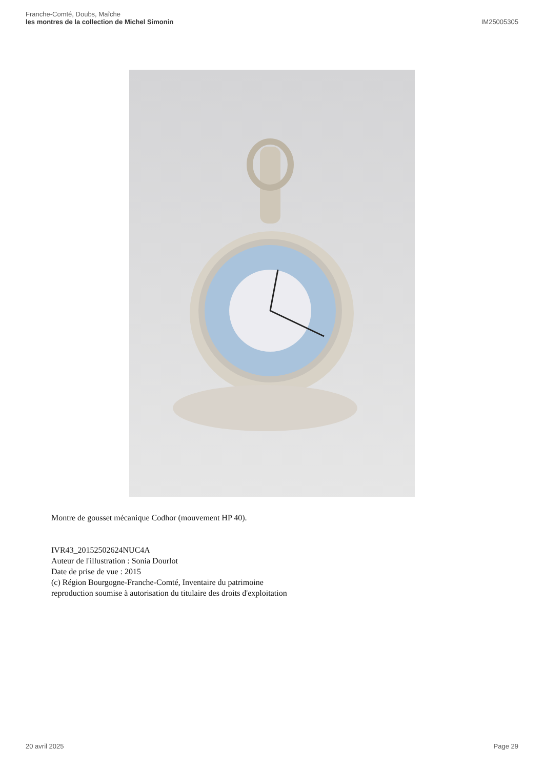Franche-Comté, Doubs, Maîche
les montres de la collection de Michel Simonin
IM25005305
Montre de gousset mécanique Codhor (mouvement HP 40).
IVR43_20152502624NUC4A
Auteur de l'illustration : Sonia Dourlot
Date de prise de vue : 2015
(c) Région Bourgogne-Franche-Comté, Inventaire du patrimoine
reproduction soumise à autorisation du titulaire des droits d'exploitation
20 avril 2025 Page 29